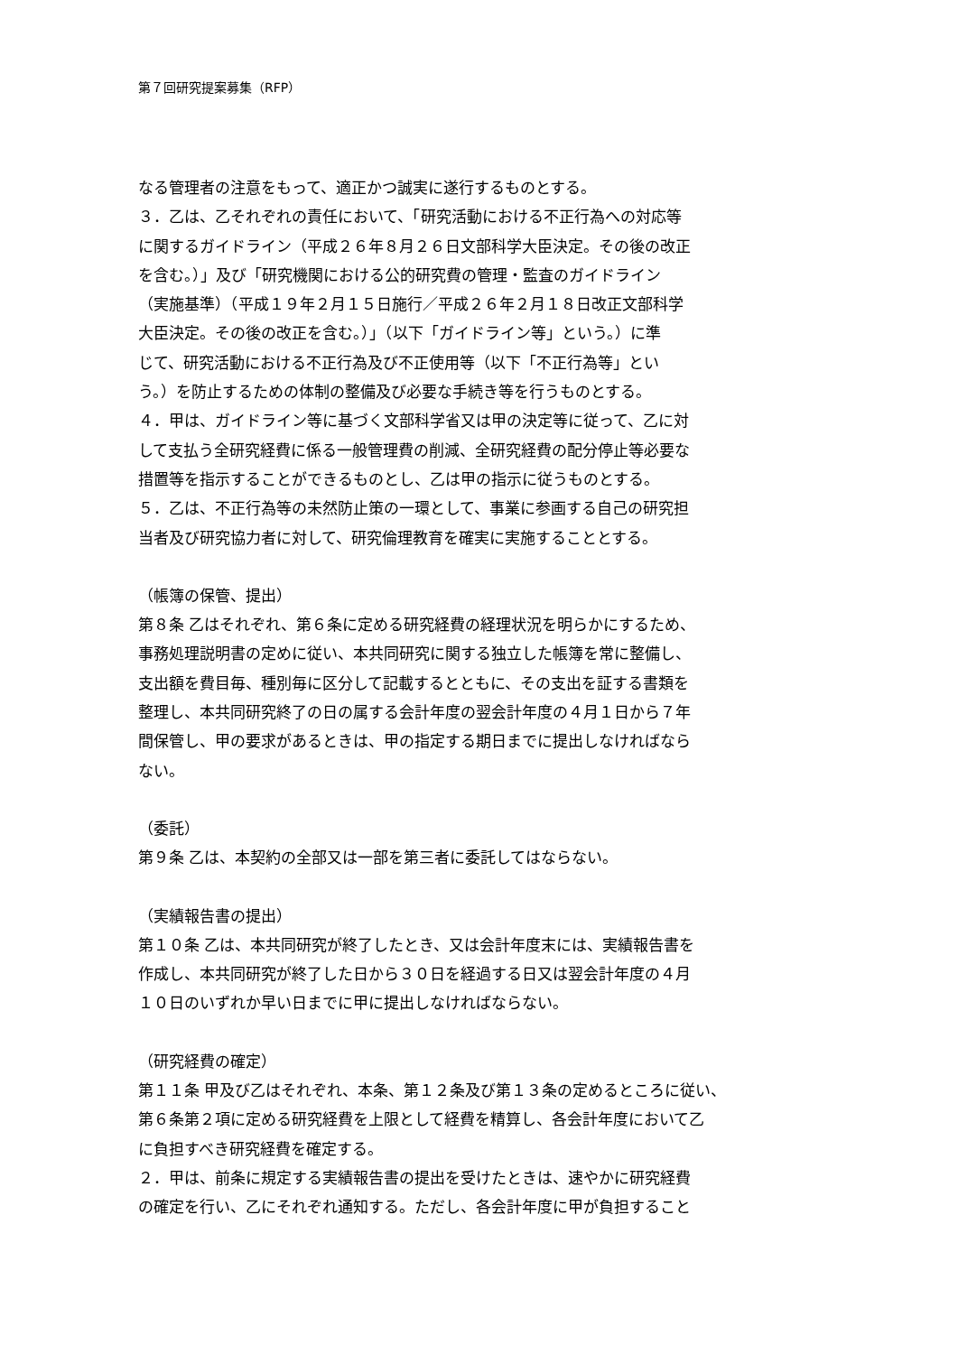第７回研究提案募集（RFP）
なる管理者の注意をもって、適正かつ誠実に遂行するものとする。
３．乙は、乙それぞれの責任において、「研究活動における不正行為への対応等
に関するガイドライン（平成２６年８月２６日文部科学大臣決定。その後の改正
を含む。）」及び「研究機関における公的研究費の管理・監査のガイドライン
（実施基準）（平成１９年２月１５日施行／平成２６年２月１８日改正文部科学
大臣決定。その後の改正を含む。）」（以下「ガイドライン等」という。）に準
じて、研究活動における不正行為及び不正使用等（以下「不正行為等」とい
う。）を防止するための体制の整備及び必要な手続き等を行うものとする。
４．甲は、ガイドライン等に基づく文部科学省又は甲の決定等に従って、乙に対
して支払う全研究経費に係る一般管理費の削減、全研究経費の配分停止等必要な
措置等を指示することができるものとし、乙は甲の指示に従うものとする。
５．乙は、不正行為等の未然防止策の一環として、事業に参画する自己の研究担
当者及び研究協力者に対して、研究倫理教育を確実に実施することとする。
（帳簿の保管、提出）
第８条 乙はそれぞれ、第６条に定める研究経費の経理状況を明らかにするため、
事務処理説明書の定めに従い、本共同研究に関する独立した帳簿を常に整備し、
支出額を費目毎、種別毎に区分して記載するとともに、その支出を証する書類を
整理し、本共同研究終了の日の属する会計年度の翌会計年度の４月１日から７年
間保管し、甲の要求があるときは、甲の指定する期日までに提出しなければなら
ない。
（委託）
第９条 乙は、本契約の全部又は一部を第三者に委託してはならない。
（実績報告書の提出）
第１０条 乙は、本共同研究が終了したとき、又は会計年度末には、実績報告書を
作成し、本共同研究が終了した日から３０日を経過する日又は翌会計年度の４月
１０日のいずれか早い日までに甲に提出しなければならない。
（研究経費の確定）
第１１条 甲及び乙はそれぞれ、本条、第１２条及び第１３条の定めるところに従い、
第６条第２項に定める研究経費を上限として経費を精算し、各会計年度において乙
に負担すべき研究経費を確定する。
２．甲は、前条に規定する実績報告書の提出を受けたときは、速やかに研究経費
の確定を行い、乙にそれぞれ通知する。ただし、各会計年度に甲が負担すること